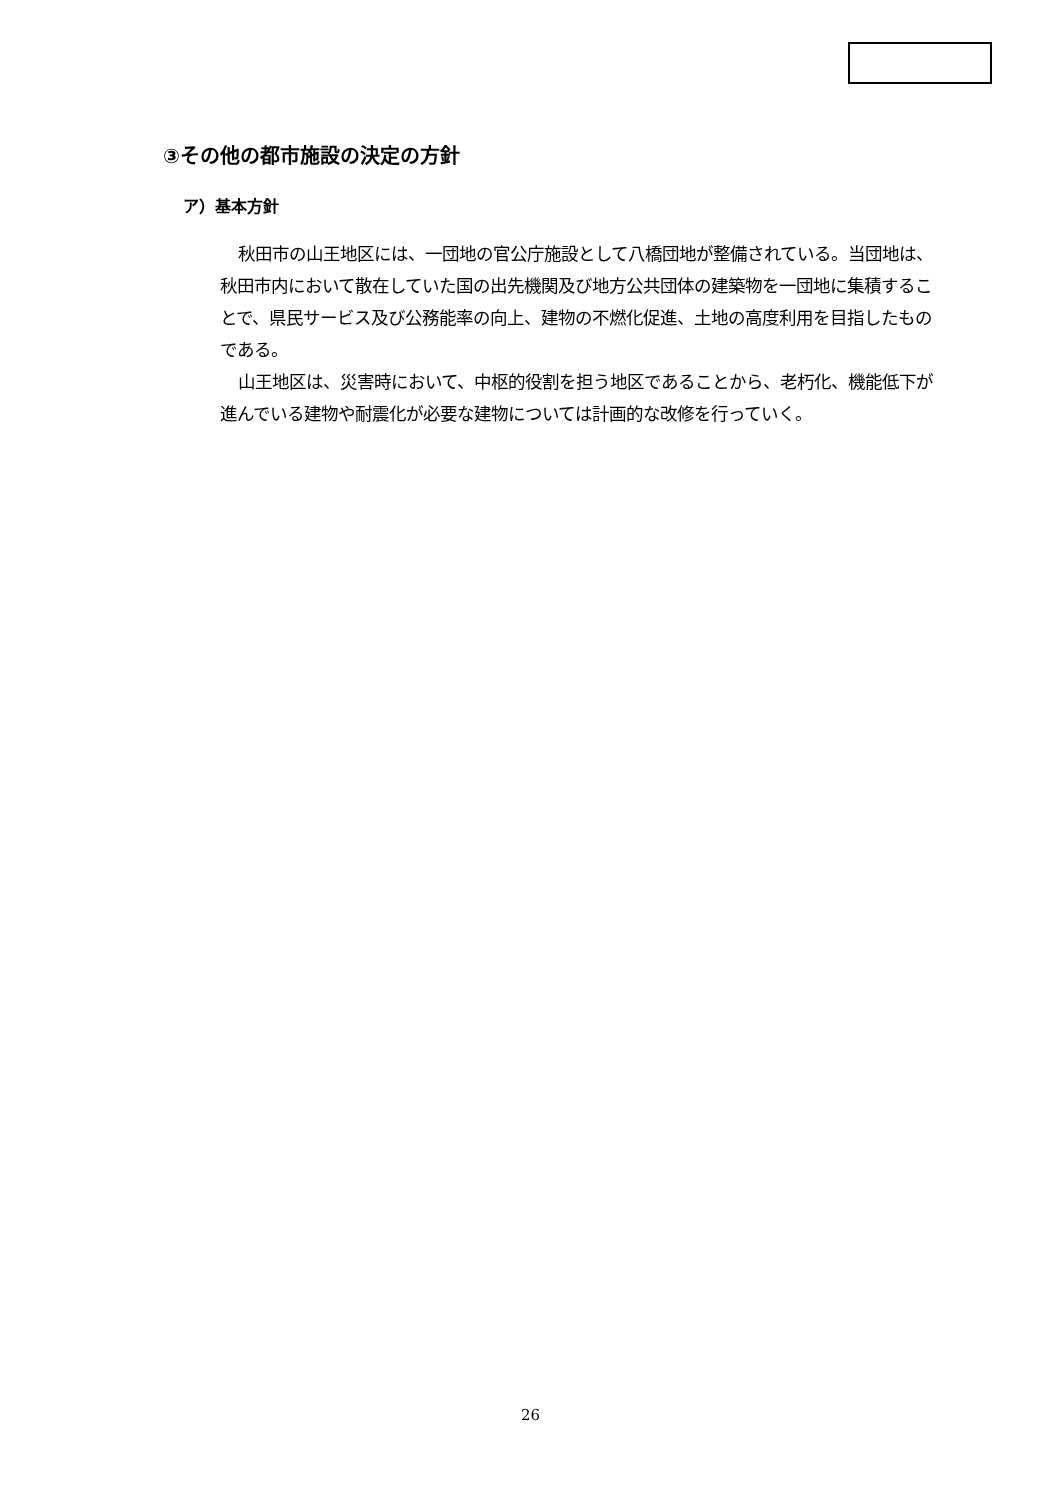③その他の都市施設の決定の方針
ア）基本方針
秋田市の山王地区には、一団地の官公庁施設として八橋団地が整備されている。当団地は、秋田市内において散在していた国の出先機関及び地方公共団体の建築物を一団地に集積することで、県民サービス及び公務能率の向上、建物の不燃化促進、土地の高度利用を目指したものである。
山王地区は、災害時において、中枢的役割を担う地区であることから、老朽化、機能低下が進んでいる建物や耐震化が必要な建物については計画的な改修を行っていく。
26